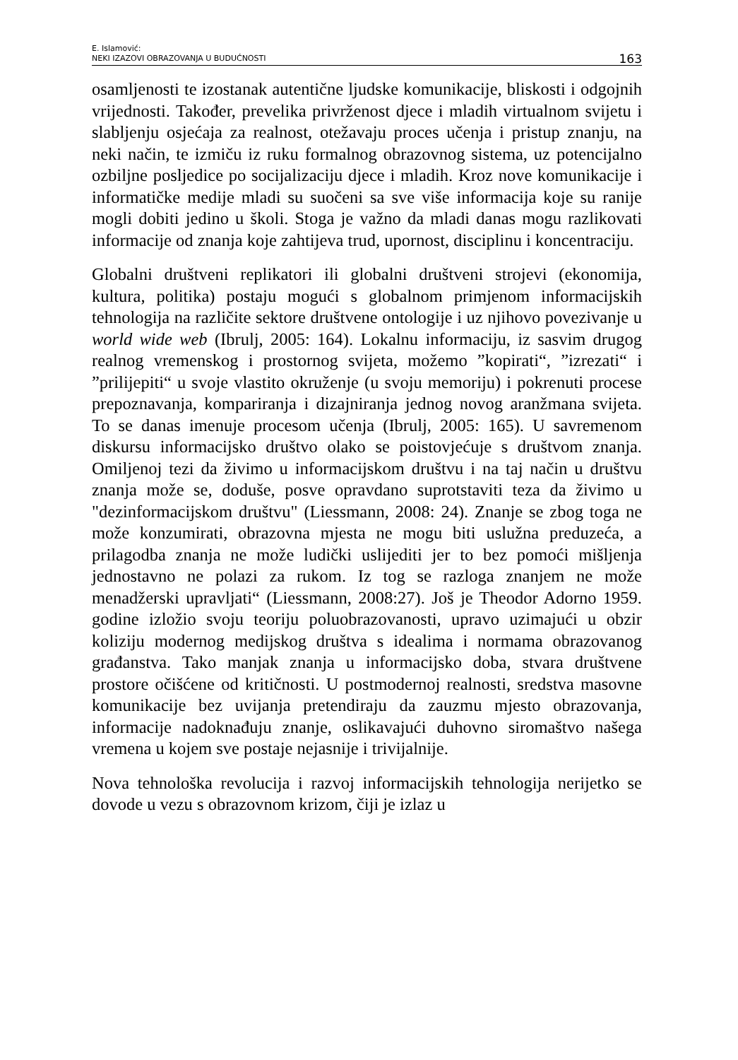E. Islamović:
NEKI IZAZOVI OBRAZOVANJA U BUDUĆNOSTI
163
osamljenosti te izostanak autentične ljudske komunikacije, bliskosti i odgojnih vrijednosti. Također, prevelika privrženost djece i mladih virtualnom svijetu i slabljenju osjećaja za realnost, otežavaju proces učenja i pristup znanju, na neki način, te izmiču iz ruku formalnog obrazovnog sistema, uz potencijalno ozbiljne posljedice po socijalizaciju djece i mladih. Kroz nove komunikacije i informatičke medije mladi su suočeni sa sve više informacija koje su ranije mogli dobiti jedino u školi. Stoga je važno da mladi danas mogu razlikovati informacije od znanja koje zahtijeva trud, upornost, disciplinu i koncentraciju.
Globalni društveni replikatori ili globalni društveni strojevi (ekonomija, kultura, politika) postaju mogući s globalnom primjenom informacijskih tehnologija na različite sektore društvene ontologije i uz njihovo povezivanje u world wide web (Ibrulj, 2005: 164). Lokalnu informaciju, iz sasvim drugog realnog vremenskog i prostornog svijeta, možemo ”kopirati“, ”izrezati“ i ”prilijepiti“ u svoje vlastito okruženje (u svoju memoriju) i pokrenuti procese prepoznavanja, kompariranja i dizajniranja jednog novog aranžmana svijeta. To se danas imenuje procesom učenja (Ibrulj, 2005: 165). U savremenom diskursu informacijsko društvo olako se poistovjećuje s društvom znanja. Omiljenoj tezi da živimo u informacijskom društvu i na taj način u društvu znanja može se, doduše, posve opravdano suprotstaviti teza da živimo u "dezinformacijskom društvu" (Liessmann, 2008: 24). Znanje se zbog toga ne može konzumirati, obrazovna mjesta ne mogu biti uslužna preduzeća, a prilagodba znanja ne može ludički uslijediti jer to bez pomoći mišljenja jednostavno ne polazi za rukom. Iz tog se razloga znanjem ne može menadžerski upravljati“ (Liessmann, 2008:27). Još je Theodor Adorno 1959. godine izložio svoju teoriju poluobrazovanosti, upravo uzimajući u obzir koliziju modernog medijskog društva s idealima i normama obrazovanog građanstva. Tako manjak znanja u informacijsko doba, stvara društvene prostore očišćene od kritičnosti. U postmodernoj realnosti, sredstva masovne komunikacije bez uvijanja pretendiraju da zauzmu mjesto obrazovanja, informacije nadoknađuju znanje, oslikavajući duhovno siromaštvo našega vremena u kojem sve postaje nejasnije i trivijalnije.
Nova tehnološka revolucija i razvoj informacijskih tehnologija nerijetko se dovode u vezu s obrazovnom krizom, čiji je izlaz u